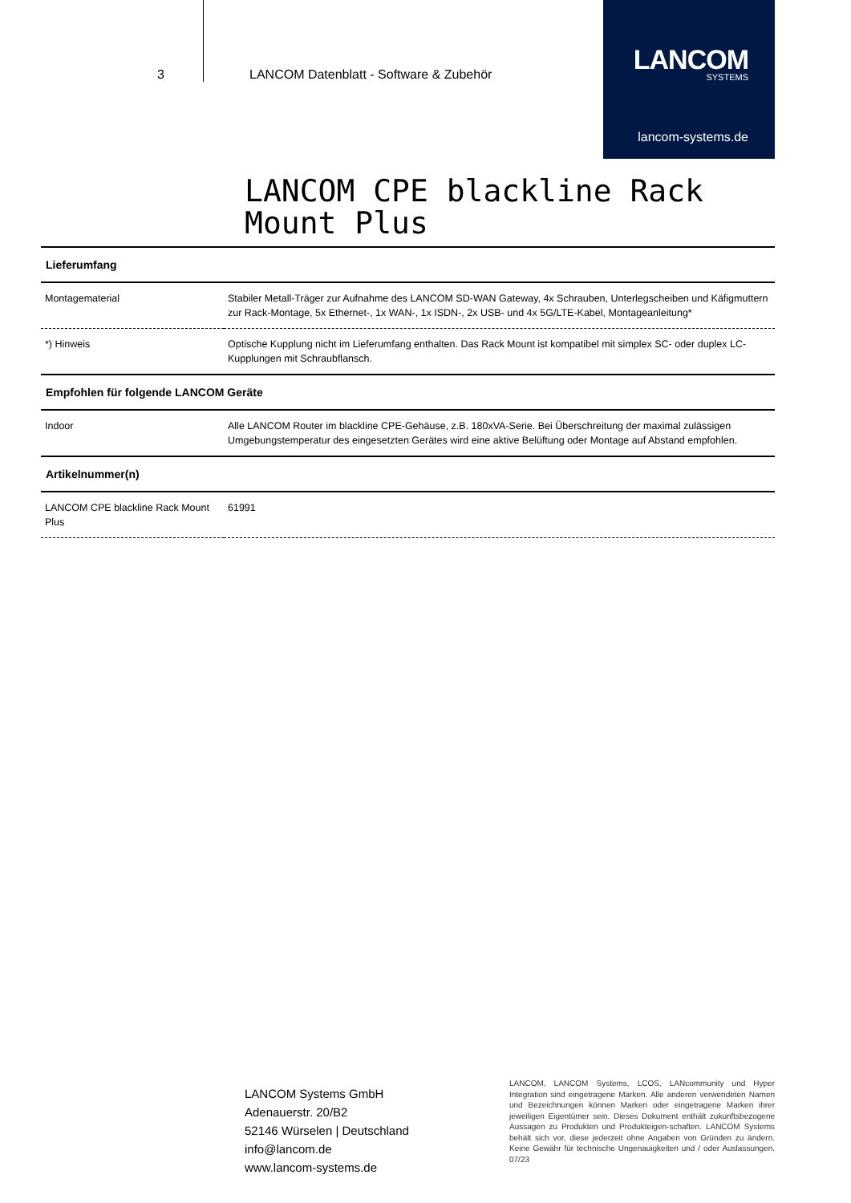3 LANCOM Datenblatt - Software & Zubehör
LANCOM
SYSTEMS
lancom-systems.de
LANCOM CPE blackline Rack
Mount Plus
| Lieferumfang | |
| --- | --- |
| Montagematerial | Stabiler Metall-Träger zur Aufnahme des LANCOM SD-WAN Gateway, 4x Schrauben, Unterlegscheiben und Käfigmuttern zur Rack-Montage, 5x Ethernet-, 1x WAN-, 1x ISDN-, 2x USB- und 4x 5G/LTE-Kabel, Montageanleitung* |
| *) Hinweis | Optische Kupplung nicht im Lieferumfang enthalten. Das Rack Mount ist kompatibel mit simplex SC- oder duplex LC-Kupplungen mit Schraubflansch. |
| Empfohlen für folgende LANCOM Geräte | |
| Indoor | Alle LANCOM Router im blackline CPE-Gehäuse, z.B. 180xVA-Serie. Bei Überschreitung der maximal zulässigen Umgebungstemperatur des eingesetzten Gerätes wird eine aktive Belüftung oder Montage auf Abstand empfohlen. |
| Artikelnummer(n) | |
| LANCOM CPE blackline Rack Mount Plus | 61991 |
LANCOM Systems GmbH
Adenauerstr. 20/B2
52146 Würselen | Deutschland
info@lancom.de
www.lancom-systems.de
LANCOM, LANCOM Systems, LCOS, LANcommunity und Hyper Integration sind eingetragene Marken. Alle anderen verwendeten Namen und Bezeichnungen können Marken oder eingetragene Marken ihrer jeweiligen Eigentümer sein. Dieses Dokument enthält zukunftsbezogene Aussagen zu Produkten und Produkteigen-schaften. LANCOM Systems behält sich vor, diese jederzeit ohne Angaben von Gründen zu ändern. Keine Gewähr für technische Ungenauigkeiten und / oder Auslassungen. 07/23